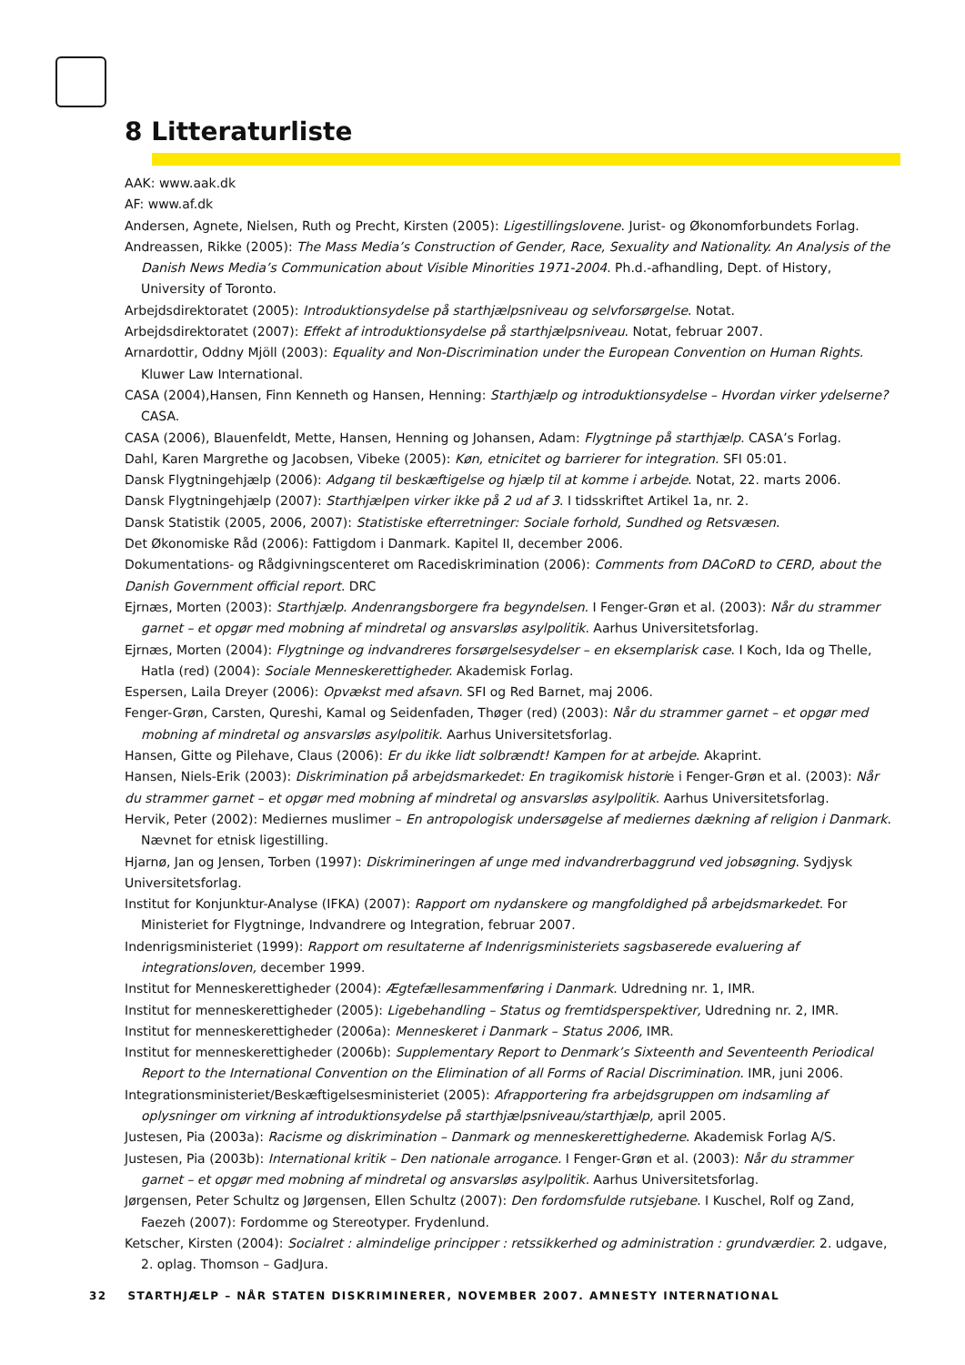8 Litteraturliste
AAK: www.aak.dk
AF: www.af.dk
Andersen, Agnete, Nielsen, Ruth og Precht, Kirsten (2005): Ligestillingslovene. Jurist- og Økonomforbundets Forlag.
Andreassen, Rikke (2005): The Mass Media’s Construction of Gender, Race, Sexuality and Nationality. An Analysis of the Danish News Media’s Communication about Visible Minorities 1971-2004. Ph.d.-afhandling, Dept. of History, University of Toronto.
Arbejdsdirektoratet (2005): Introduktionsydelse på starthjælpsniveau og selvforsørgelse. Notat.
Arbejdsdirektoratet (2007): Effekt af introduktionsydelse på starthjælpsniveau. Notat, februar 2007.
Arnardottir, Oddny Mjöll (2003): Equality and Non-Discrimination under the European Convention on Human Rights. Kluwer Law International.
CASA (2004),Hansen, Finn Kenneth og Hansen, Henning: Starthjælp og introduktionsydelse – Hvordan virker ydelserne? CASA.
CASA (2006), Blauenfeldt, Mette, Hansen, Henning og Johansen, Adam: Flygtninge på starthjælp. CASA’s Forlag.
Dahl, Karen Margrethe og Jacobsen, Vibeke (2005): Køn, etnicitet og barrierer for integration. SFI 05:01.
Dansk Flygtningehjælp (2006): Adgang til beskæftigelse og hjælp til at komme i arbejde. Notat, 22. marts 2006.
Dansk Flygtningehjælp (2007): Starthjælpen virker ikke på 2 ud af 3. I tidsskriftet Artikel 1a, nr. 2.
Dansk Statistik (2005, 2006, 2007): Statistiske efterretninger: Sociale forhold, Sundhed og Retsvæsen.
Det Økonomiske Råd (2006): Fattigdom i Danmark. Kapitel II, december 2006.
Dokumentations- og Rådgivningscenteret om Racediskrimination (2006): Comments from DACoRD to CERD, about the Danish Government official report. DRC
Ejrnæs, Morten (2003): Starthjælp. Andenrangsborgere fra begyndelsen. I Fenger-Grøn et al. (2003): Når du strammer garnet – et opgør med mobning af mindretal og ansvarsløs asylpolitik. Aarhus Universitetsforlag.
Ejrnæs, Morten (2004): Flygtninge og indvandreres forsørgelsesydelser – en eksemplarisk case. I Koch, Ida og Thelle, Hatla (red) (2004): Sociale Menneskerettigheder. Akademisk Forlag.
Espersen, Laila Dreyer (2006): Opvækst med afsavn. SFI og Red Barnet, maj 2006.
Fenger-Grøn, Carsten, Qureshi, Kamal og Seidenfaden, Thøger (red) (2003): Når du strammer garnet – et opgør med mobning af mindretal og ansvarsløs asylpolitik. Aarhus Universitetsforlag.
Hansen, Gitte og Pilehave, Claus (2006): Er du ikke lidt solbrændt! Kampen for at arbejde. Akaprint.
Hansen, Niels-Erik (2003): Diskrimination på arbejdsmarkedet: En tragikomisk historie i Fenger-Grøn et al. (2003): Når du strammer garnet – et opgør med mobning af mindretal og ansvarsløs asylpolitik. Aarhus Universitetsforlag.
Hervik, Peter (2002): Mediernes muslimer – En antropologisk undersøgelse af mediernes dækning af religion i Danmark. Nævnet for etnisk ligestilling.
Hjarnø, Jan og Jensen, Torben (1997): Diskrimineringen af unge med indvandrerbaggrund ved jobsøgning. Sydjysk Universitetsforlag.
Institut for Konjunktur-Analyse (IFKA) (2007): Rapport om nydanskere og mangfoldighed på arbejdsmarkedet. For Ministeriet for Flygtninge, Indvandrere og Integration, februar 2007.
Indenrigsministeriet (1999): Rapport om resultaterne af Indenrigsministeriets sagsbaserede evaluering af integrationsloven, december 1999.
Institut for Menneskerettigheder (2004): Ægtefællesammenføring i Danmark. Udredning nr. 1, IMR.
Institut for menneskerettigheder (2005): Ligebehandling – Status og fremtidsperspektiver, Udredning nr. 2, IMR.
Institut for menneskerettigheder (2006a): Menneskeret i Danmark – Status 2006, IMR.
Institut for menneskerettigheder (2006b): Supplementary Report to Denmark’s Sixteenth and Seventeenth Periodical Report to the International Convention on the Elimination of all Forms of Racial Discrimination. IMR, juni 2006.
Integrationsministeriet/Beskæftigelsesministeriet (2005): Afrapportering fra arbejdsgruppen om indsamling af oplysninger om virkning af introduktionsydelse på starthjælpsniveau/starthjælp, april 2005.
Justesen, Pia (2003a): Racisme og diskrimination – Danmark og menneskerettighederne. Akademisk Forlag A/S.
Justesen, Pia (2003b): International kritik – Den nationale arrogance. I Fenger-Grøn et al. (2003): Når du strammer garnet – et opgør med mobning af mindretal og ansvarsløs asylpolitik. Aarhus Universitetsforlag.
Jørgensen, Peter Schultz og Jørgensen, Ellen Schultz (2007): Den fordomsfulde rutsjebane. I Kuschel, Rolf og Zand, Faezeh (2007): Fordomme og Stereotyper. Frydenlund.
Ketscher, Kirsten (2004): Socialret : almindelige principper : retssikkerhed og administration : grundværdier. 2. udgave, 2. oplag. Thomson – GadJura.
32 STARTHJÆLP – NÅR STATEN DISKRIMINERER, NOVEMBER 2007. AMNESTY INTERNATIONAL